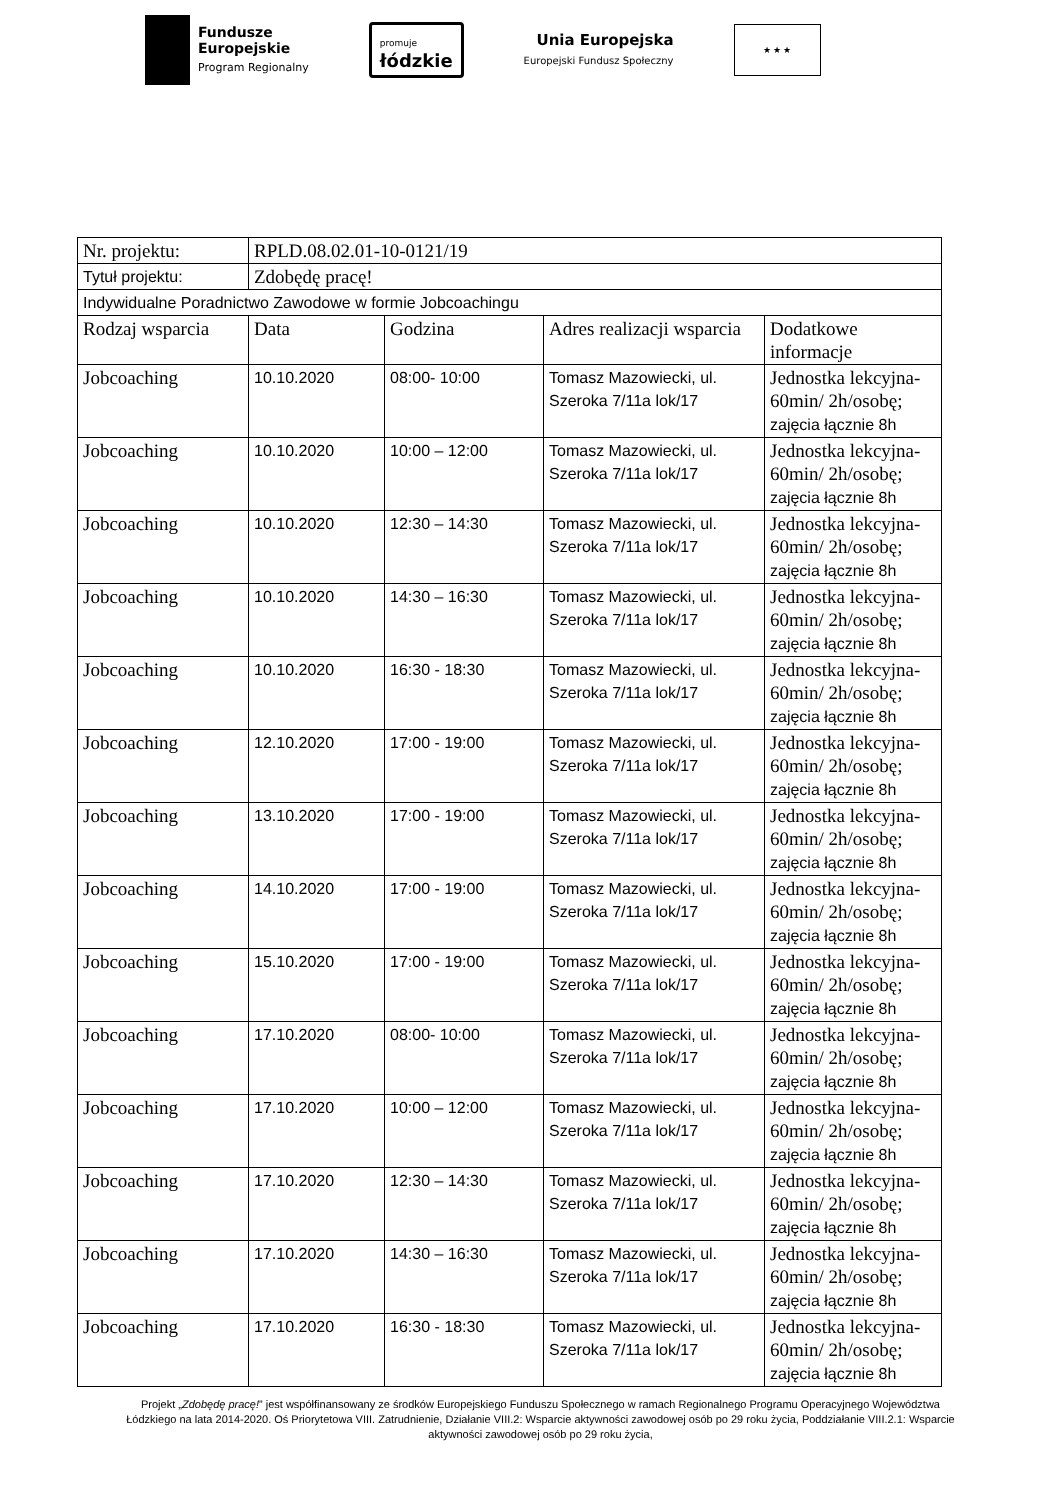Fundusze
Europejskie
Program Regionalny
promuje
łódzkie
Unia Europejska
Europejski Fundusz Społeczny
★ ★ ★
| Nr. projektu: | RPLD.08.02.01-10-0121/19 | | | |
| Tytuł projektu: | Zdobędę pracę! | | | |
| Indywidualne Poradnictwo Zawodowe w formie Jobcoachingu | | | | |
| Rodzaj wsparcia | Data | Godzina | Adres realizacji wsparcia | Dodatkowe informacje |
| Jobcoaching | 10.10.2020 | 08:00- 10:00 | Tomasz Mazowiecki, ul. Szeroka 7/11a lok/17 | Jednostka lekcyjna-60min/ 2h/osobę; zajęcia łącznie 8h |
| Jobcoaching | 10.10.2020 | 10:00 – 12:00 | Tomasz Mazowiecki, ul. Szeroka 7/11a lok/17 | Jednostka lekcyjna-60min/ 2h/osobę; zajęcia łącznie 8h |
| Jobcoaching | 10.10.2020 | 12:30 – 14:30 | Tomasz Mazowiecki, ul. Szeroka 7/11a lok/17 | Jednostka lekcyjna-60min/ 2h/osobę; zajęcia łącznie 8h |
| Jobcoaching | 10.10.2020 | 14:30 – 16:30 | Tomasz Mazowiecki, ul. Szeroka 7/11a lok/17 | Jednostka lekcyjna-60min/ 2h/osobę; zajęcia łącznie 8h |
| Jobcoaching | 10.10.2020 | 16:30 - 18:30 | Tomasz Mazowiecki, ul. Szeroka 7/11a lok/17 | Jednostka lekcyjna-60min/ 2h/osobę; zajęcia łącznie 8h |
| Jobcoaching | 12.10.2020 | 17:00 - 19:00 | Tomasz Mazowiecki, ul. Szeroka 7/11a lok/17 | Jednostka lekcyjna-60min/ 2h/osobę; zajęcia łącznie 8h |
| Jobcoaching | 13.10.2020 | 17:00 - 19:00 | Tomasz Mazowiecki, ul. Szeroka 7/11a lok/17 | Jednostka lekcyjna-60min/ 2h/osobę; zajęcia łącznie 8h |
| Jobcoaching | 14.10.2020 | 17:00 - 19:00 | Tomasz Mazowiecki, ul. Szeroka 7/11a lok/17 | Jednostka lekcyjna-60min/ 2h/osobę; zajęcia łącznie 8h |
| Jobcoaching | 15.10.2020 | 17:00 - 19:00 | Tomasz Mazowiecki, ul. Szeroka 7/11a lok/17 | Jednostka lekcyjna-60min/ 2h/osobę; zajęcia łącznie 8h |
| Jobcoaching | 17.10.2020 | 08:00- 10:00 | Tomasz Mazowiecki, ul. Szeroka 7/11a lok/17 | Jednostka lekcyjna-60min/ 2h/osobę; zajęcia łącznie 8h |
| Jobcoaching | 17.10.2020 | 10:00 – 12:00 | Tomasz Mazowiecki, ul. Szeroka 7/11a lok/17 | Jednostka lekcyjna-60min/ 2h/osobę; zajęcia łącznie 8h |
| Jobcoaching | 17.10.2020 | 12:30 – 14:30 | Tomasz Mazowiecki, ul. Szeroka 7/11a lok/17 | Jednostka lekcyjna-60min/ 2h/osobę; zajęcia łącznie 8h |
| Jobcoaching | 17.10.2020 | 14:30 – 16:30 | Tomasz Mazowiecki, ul. Szeroka 7/11a lok/17 | Jednostka lekcyjna-60min/ 2h/osobę; zajęcia łącznie 8h |
| Jobcoaching | 17.10.2020 | 16:30 - 18:30 | Tomasz Mazowiecki, ul. Szeroka 7/11a lok/17 | Jednostka lekcyjna-60min/ 2h/osobę; zajęcia łącznie 8h |
Projekt „Zdobędę pracę!” jest współfinansowany ze środków Europejskiego Funduszu Społecznego w ramach Regionalnego Programu Operacyjnego Województwa Łódzkiego na lata 2014-2020. Oś Priorytetowa VIII. Zatrudnienie, Działanie VIII.2: Wsparcie aktywności zawodowej osób po 29 roku życia, Poddziałanie VIII.2.1: Wsparcie aktywności zawodowej osób po 29 roku życia,